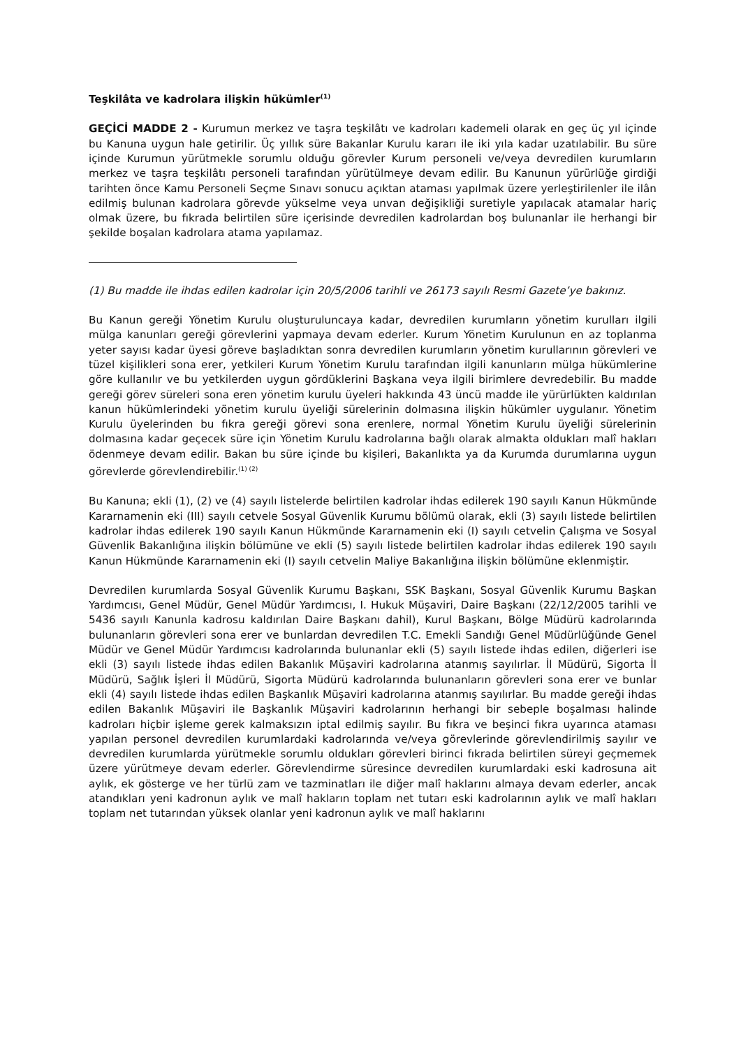Teşkilâta ve kadrolara ilişkin hükümler<sup>(1)</sup>
GEÇİCİ MADDE 2 - Kurumun merkez ve taşra teşkilâtı ve kadroları kademeli olarak en geç üç yıl içinde bu Kanuna uygun hale getirilir. Üç yıllık süre Bakanlar Kurulu kararı ile iki yıla kadar uzatılabilir. Bu süre içinde Kurumun yürütmekle sorumlu olduğu görevler Kurum personeli ve/veya devredilen kurumların merkez ve taşra teşkilâtı personeli tarafından yürütülmeye devam edilir. Bu Kanunun yürürlüğe girdiği tarihten önce Kamu Personeli Seçme Sınavı sonucu açıktan ataması yapılmak üzere yerleştirilenler ile ilân edilmiş bulunan kadrolara görevde yükselme veya unvan değişikliği suretiyle yapılacak atamalar hariç olmak üzere, bu fıkrada belirtilen süre içerisinde devredilen kadrolardan boş bulunanlar ile herhangi bir şekilde boşalan kadrolara atama yapılamaz.
(1) Bu madde ile ihdas edilen kadrolar için 20/5/2006 tarihli ve 26173 sayılı Resmi Gazete’ye bakınız.
Bu Kanun gereği Yönetim Kurulu oluşturuluncaya kadar, devredilen kurumların yönetim kurulları ilgili mülga kanunları gereği görevlerini yapmaya devam ederler. Kurum Yönetim Kurulunun en az toplanma yeter sayısı kadar üyesi göreve başladıktan sonra devredilen kurumların yönetim kurullarının görevleri ve tüzel kişilikleri sona erer, yetkileri Kurum Yönetim Kurulu tarafından ilgili kanunların mülga hükümlerine göre kullanılır ve bu yetkilerden uygun gördüklerini Başkana veya ilgili birimlere devredebilir. Bu madde gereği görev süreleri sona eren yönetim kurulu üyeleri hakkında 43 üncü madde ile yürürlükten kaldırılan kanun hükümlerindeki yönetim kurulu üyeliği sürelerinin dolmasına ilişkin hükümler uygulanır. Yönetim Kurulu üyelerinden bu fıkra gereği görevi sona erenlere, normal Yönetim Kurulu üyeliği sürelerinin dolmasına kadar geçecek süre için Yönetim Kurulu kadrolarına bağlı olarak almakta oldukları malî hakları ödenmeye devam edilir. Bakan bu süre içinde bu kişileri, Bakanlıkta ya da Kurumda durumlarına uygun görevlerde görevlendirebilir.<sup>(1) (2)</sup>
Bu Kanuna; ekli (1), (2) ve (4) sayılı listelerde belirtilen kadrolar ihdas edilerek 190 sayılı Kanun Hükmünde Kararnamenin eki (III) sayılı cetvele Sosyal Güvenlik Kurumu bölümü olarak, ekli (3) sayılı listede belirtilen kadrolar ihdas edilerek 190 sayılı Kanun Hükmünde Kararnamenin eki (I) sayılı cetvelin Çalışma ve Sosyal Güvenlik Bakanlığına ilişkin bölümüne ve ekli (5) sayılı listede belirtilen kadrolar ihdas edilerek 190 sayılı Kanun Hükmünde Kararnamenin eki (I) sayılı cetvelin Maliye Bakanlığına ilişkin bölümüne eklenmiştir.
Devredilen kurumlarda Sosyal Güvenlik Kurumu Başkanı, SSK Başkanı, Sosyal Güvenlik Kurumu Başkan Yardımcısı, Genel Müdür, Genel Müdür Yardımcısı, I. Hukuk Müşaviri, Daire Başkanı (22/12/2005 tarihli ve 5436 sayılı Kanunla kadrosu kaldırılan Daire Başkanı dahil), Kurul Başkanı, Bölge Müdürü kadrolarında bulunanların görevleri sona erer ve bunlardan devredilen T.C. Emekli Sandığı Genel Müdürlüğünde Genel Müdür ve Genel Müdür Yardımcısı kadrolarında bulunanlar ekli (5) sayılı listede ihdas edilen, diğerleri ise ekli (3) sayılı listede ihdas edilen Bakanlık Müşaviri kadrolarına atanmış sayılırlar. İl Müdürü, Sigorta İl Müdürü, Sağlık İşleri İl Müdürü, Sigorta Müdürü kadrolarında bulunanların görevleri sona erer ve bunlar ekli (4) sayılı listede ihdas edilen Başkanlık Müşaviri kadrolarına atanmış sayılırlar. Bu madde gereği ihdas edilen Bakanlık Müşaviri ile Başkanlık Müşaviri kadrolarının herhangi bir sebeple boşalması halinde kadroları hiçbir işleme gerek kalmaksızın iptal edilmiş sayılır. Bu fıkra ve beşinci fıkra uyarınca ataması yapılan personel devredilen kurumlardaki kadrolarında ve/veya görevlerinde görevlendirilmiş sayılır ve devredilen kurumlarda yürütmekle sorumlu oldukları görevleri birinci fıkrada belirtilen süreyi geçmemek üzere yürütmeye devam ederler. Görevlendirme süresince devredilen kurumlardaki eski kadrosuna ait aylık, ek gösterge ve her türlü zam ve tazminatları ile diğer malî haklarını almaya devam ederler, ancak atandıkları yeni kadronun aylık ve malî hakların toplam net tutarı eski kadrolarının aylık ve malî hakları toplam net tutarından yüksek olanlar yeni kadronun aylık ve malî haklarını